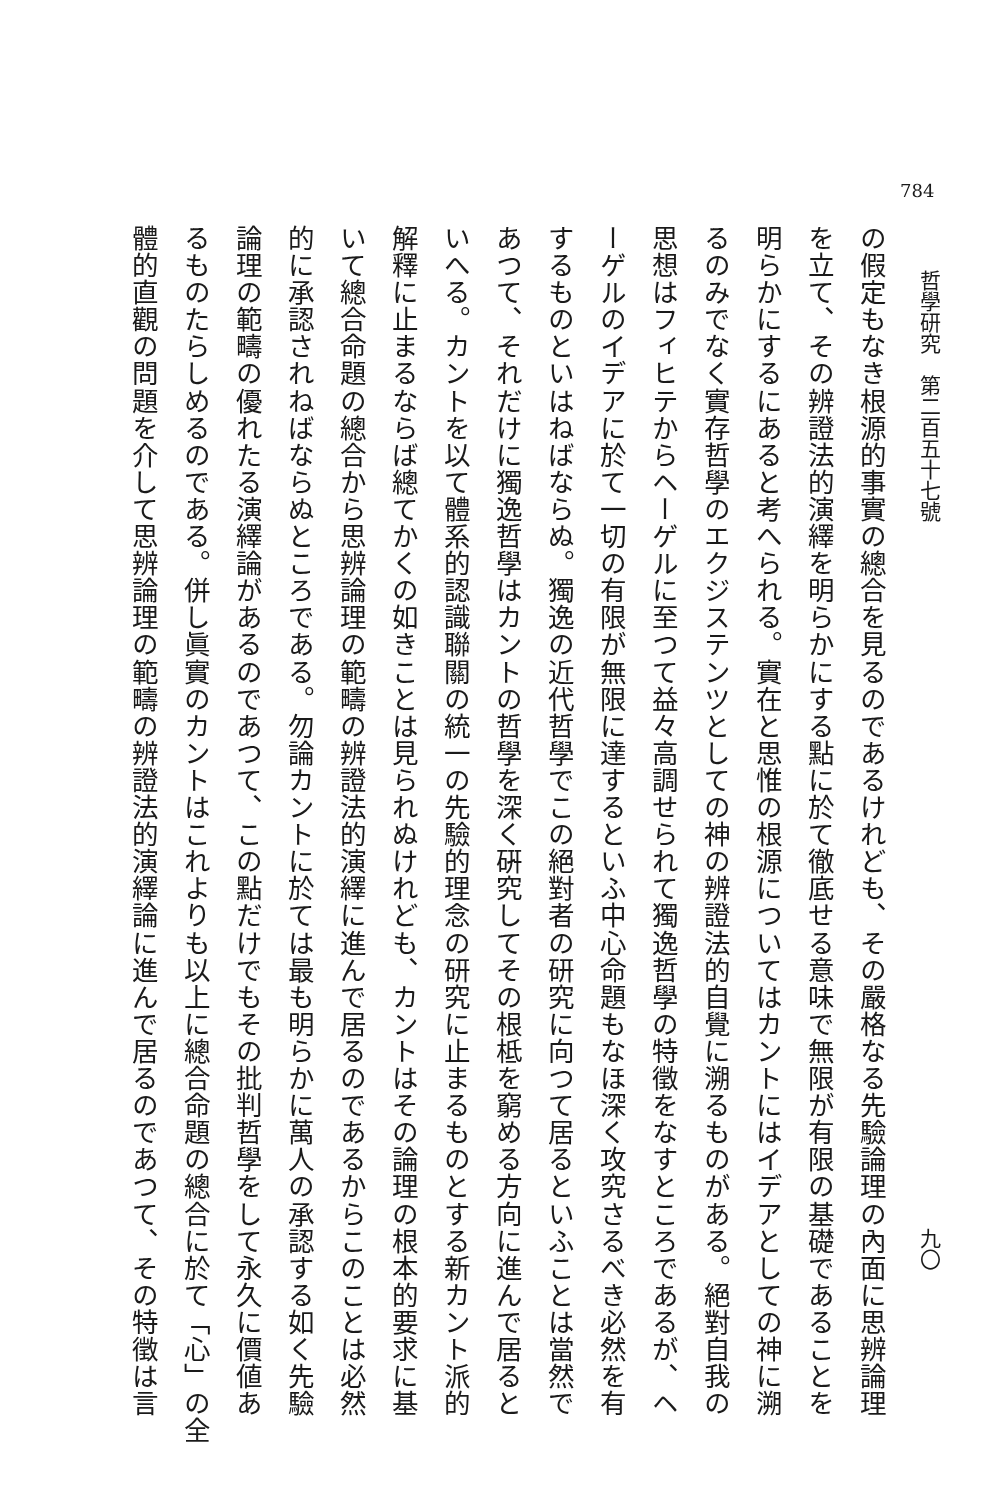784
哲學研究　第二百五十七號 九〇
の假定もなき根源的事實の總合を見るのであるけれども、その嚴格なる先驗論理の內面に思辨論理
を立て、その辨證法的演繹を明らかにする點に於て徹底せる意味で無限が有限の基礎であることを
明らかにするにあると考へられる。實在と思惟の根源についてはカントにはイデアとしての神に溯
るのみでなく實存哲學のエクジステンツとしての神の辨證法的自覺に溯るものがある。絕對自我の
思想はフィヒテからヘーゲルに至つて益々高調せられて獨逸哲學の特徵をなすところであるが、ヘ
ーゲルのイデアに於て一切の有限が無限に達するといふ中心命題もなほ深く攻究さるべき必然を有
するものといはねばならぬ。獨逸の近代哲學でこの絕對者の研究に向つて居るといふことは當然で
あつて、それだけに獨逸哲學はカントの哲學を深く硏究してその根柢を窮める方向に進んで居ると
いへる。カントを以て體系的認識聯關の統一の先驗的理念の研究に止まるものとする新カント派的
解釋に止まるならば總てかくの如きことは見られぬけれども、カントはその論理の根本的要求に基
いて總合命題の總合から思辨論理の範疇の辨證法的演繹に進んで居るのであるからこのことは必然
的に承認されねばならぬところである。勿論カントに於ては最も明らかに萬人の承認する如く先驗
論理の範疇の優れたる演繹論があるのであつて、この點だけでもその批判哲學をして永久に價値あ
るものたらしめるのである。併し眞實のカントはこれよりも以上に總合命題の總合に於て「心」の全
體的直觀の問題を介して思辨論理の範疇の辨證法的演繹論に進んで居るのであつて、その特徵は言